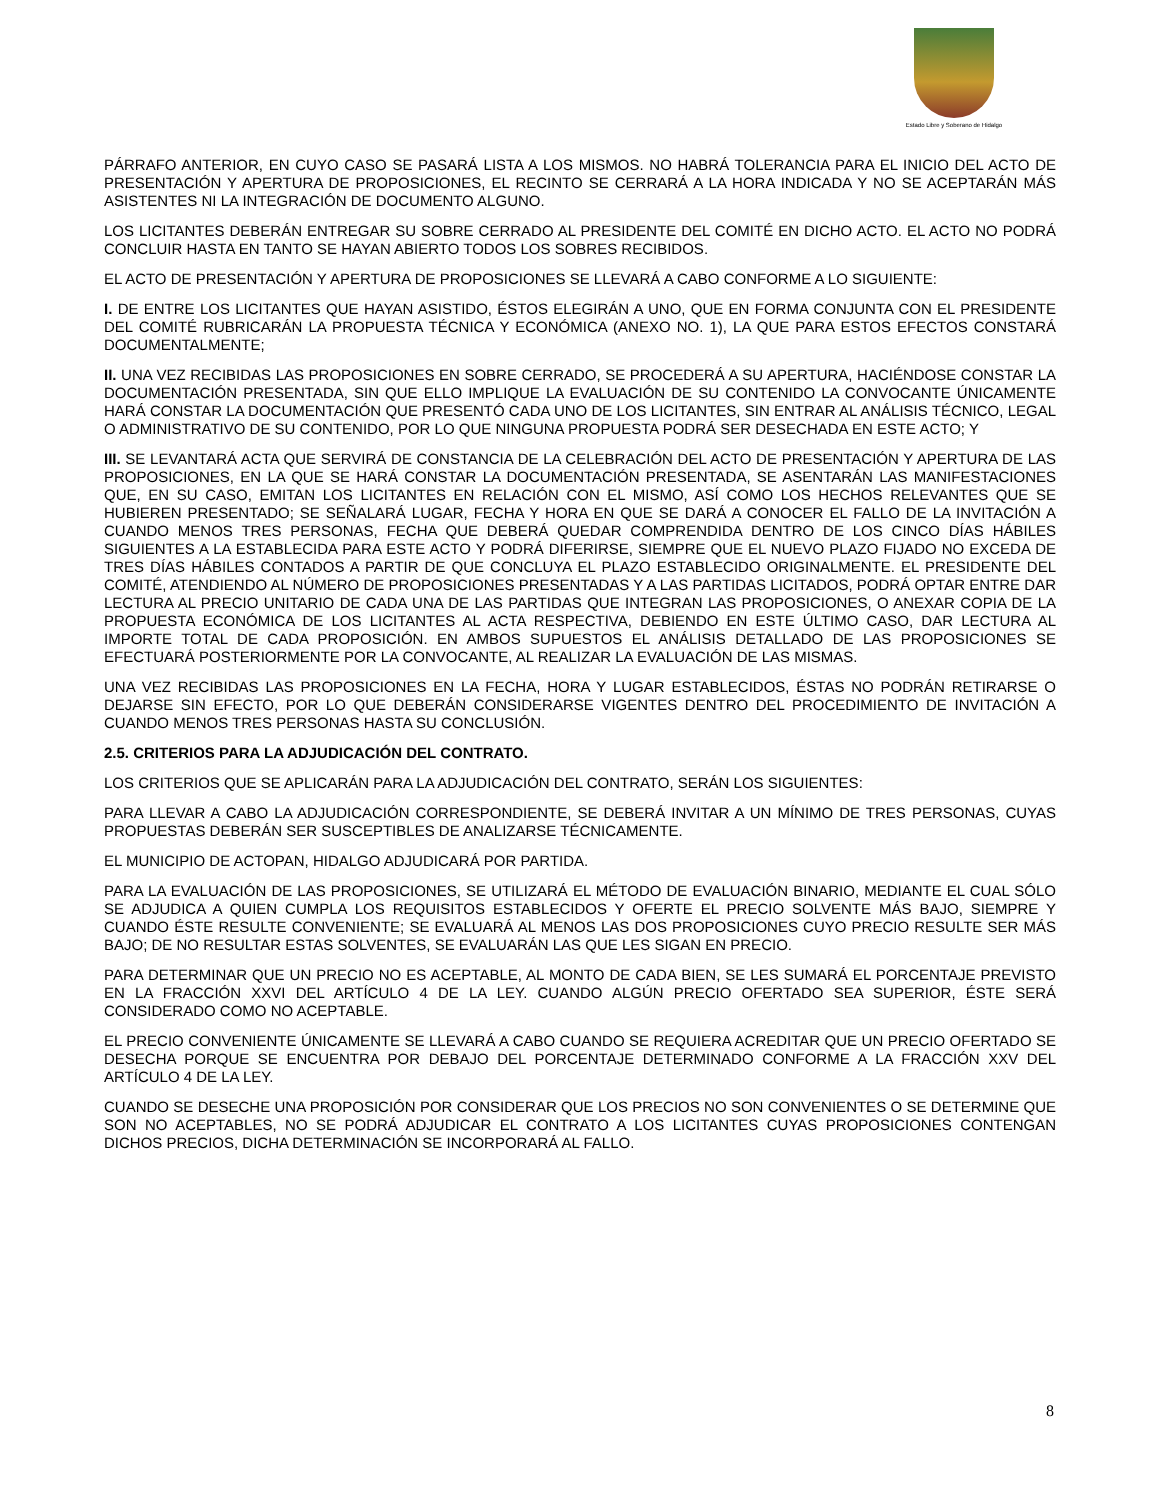Estado Libre y Soberano de Hidalgo
PÁRRAFO ANTERIOR, EN CUYO CASO SE PASARÁ LISTA A LOS MISMOS. NO HABRÁ TOLERANCIA PARA EL INICIO DEL ACTO DE PRESENTACIÓN Y APERTURA DE PROPOSICIONES, EL RECINTO SE CERRARÁ A LA HORA INDICADA Y NO SE ACEPTARÁN MÁS ASISTENTES NI LA INTEGRACIÓN DE DOCUMENTO ALGUNO.
LOS LICITANTES DEBERÁN ENTREGAR SU SOBRE CERRADO AL PRESIDENTE DEL COMITÉ EN DICHO ACTO. EL ACTO NO PODRÁ CONCLUIR HASTA EN TANTO SE HAYAN ABIERTO TODOS LOS SOBRES RECIBIDOS.
EL ACTO DE PRESENTACIÓN Y APERTURA DE PROPOSICIONES SE LLEVARÁ A CABO CONFORME A LO SIGUIENTE:
I. DE ENTRE LOS LICITANTES QUE HAYAN ASISTIDO, ÉSTOS ELEGIRÁN A UNO, QUE EN FORMA CONJUNTA CON EL PRESIDENTE DEL COMITÉ RUBRICARÁN LA PROPUESTA TÉCNICA Y ECONÓMICA (ANEXO NO. 1), LA QUE PARA ESTOS EFECTOS CONSTARÁ DOCUMENTALMENTE;
II. UNA VEZ RECIBIDAS LAS PROPOSICIONES EN SOBRE CERRADO, SE PROCEDERÁ A SU APERTURA, HACIÉNDOSE CONSTAR LA DOCUMENTACIÓN PRESENTADA, SIN QUE ELLO IMPLIQUE LA EVALUACIÓN DE SU CONTENIDO LA CONVOCANTE ÚNICAMENTE HARÁ CONSTAR LA DOCUMENTACIÓN QUE PRESENTÓ CADA UNO DE LOS LICITANTES, SIN ENTRAR AL ANÁLISIS TÉCNICO, LEGAL O ADMINISTRATIVO DE SU CONTENIDO, POR LO QUE NINGUNA PROPUESTA PODRÁ SER DESECHADA EN ESTE ACTO; Y
III. SE LEVANTARÁ ACTA QUE SERVIRÁ DE CONSTANCIA DE LA CELEBRACIÓN DEL ACTO DE PRESENTACIÓN Y APERTURA DE LAS PROPOSICIONES, EN LA QUE SE HARÁ CONSTAR LA DOCUMENTACIÓN PRESENTADA, SE ASENTARÁN LAS MANIFESTACIONES QUE, EN SU CASO, EMITAN LOS LICITANTES EN RELACIÓN CON EL MISMO, ASÍ COMO LOS HECHOS RELEVANTES QUE SE HUBIEREN PRESENTADO; SE SEÑALARÁ LUGAR, FECHA Y HORA EN QUE SE DARÁ A CONOCER EL FALLO DE LA INVITACIÓN A CUANDO MENOS TRES PERSONAS, FECHA QUE DEBERÁ QUEDAR COMPRENDIDA DENTRO DE LOS CINCO DÍAS HÁBILES SIGUIENTES A LA ESTABLECIDA PARA ESTE ACTO Y PODRÁ DIFERIRSE, SIEMPRE QUE EL NUEVO PLAZO FIJADO NO EXCEDA DE TRES DÍAS HÁBILES CONTADOS A PARTIR DE QUE CONCLUYA EL PLAZO ESTABLECIDO ORIGINALMENTE. EL PRESIDENTE DEL COMITÉ, ATENDIENDO AL NÚMERO DE PROPOSICIONES PRESENTADAS Y A LAS PARTIDAS LICITADOS, PODRÁ OPTAR ENTRE DAR LECTURA AL PRECIO UNITARIO DE CADA UNA DE LAS PARTIDAS QUE INTEGRAN LAS PROPOSICIONES, O ANEXAR COPIA DE LA PROPUESTA ECONÓMICA DE LOS LICITANTES AL ACTA RESPECTIVA, DEBIENDO EN ESTE ÚLTIMO CASO, DAR LECTURA AL IMPORTE TOTAL DE CADA PROPOSICIÓN. EN AMBOS SUPUESTOS EL ANÁLISIS DETALLADO DE LAS PROPOSICIONES SE EFECTUARÁ POSTERIORMENTE POR LA CONVOCANTE, AL REALIZAR LA EVALUACIÓN DE LAS MISMAS.
UNA VEZ RECIBIDAS LAS PROPOSICIONES EN LA FECHA, HORA Y LUGAR ESTABLECIDOS, ÉSTAS NO PODRÁN RETIRARSE O DEJARSE SIN EFECTO, POR LO QUE DEBERÁN CONSIDERARSE VIGENTES DENTRO DEL PROCEDIMIENTO DE INVITACIÓN A CUANDO MENOS TRES PERSONAS HASTA SU CONCLUSIÓN.
2.5. CRITERIOS PARA LA ADJUDICACIÓN DEL CONTRATO.
LOS CRITERIOS QUE SE APLICARÁN PARA LA ADJUDICACIÓN DEL CONTRATO, SERÁN LOS SIGUIENTES:
PARA LLEVAR A CABO LA ADJUDICACIÓN CORRESPONDIENTE, SE DEBERÁ INVITAR A UN MÍNIMO DE TRES PERSONAS, CUYAS PROPUESTAS DEBERÁN SER SUSCEPTIBLES DE ANALIZARSE TÉCNICAMENTE.
EL MUNICIPIO DE ACTOPAN, HIDALGO ADJUDICARÁ POR PARTIDA.
PARA LA EVALUACIÓN DE LAS PROPOSICIONES, SE UTILIZARÁ EL MÉTODO DE EVALUACIÓN BINARIO, MEDIANTE EL CUAL SÓLO SE ADJUDICA A QUIEN CUMPLA LOS REQUISITOS ESTABLECIDOS Y OFERTE EL PRECIO SOLVENTE MÁS BAJO, SIEMPRE Y CUANDO ÉSTE RESULTE CONVENIENTE; SE EVALUARÁ AL MENOS LAS DOS PROPOSICIONES CUYO PRECIO RESULTE SER MÁS BAJO; DE NO RESULTAR ESTAS SOLVENTES, SE EVALUARÁN LAS QUE LES SIGAN EN PRECIO.
PARA DETERMINAR QUE UN PRECIO NO ES ACEPTABLE, AL MONTO DE CADA BIEN, SE LES SUMARÁ EL PORCENTAJE PREVISTO EN LA FRACCIÓN XXVI DEL ARTÍCULO 4 DE LA LEY. CUANDO ALGÚN PRECIO OFERTADO SEA SUPERIOR, ÉSTE SERÁ CONSIDERADO COMO NO ACEPTABLE.
EL PRECIO CONVENIENTE ÚNICAMENTE SE LLEVARÁ A CABO CUANDO SE REQUIERA ACREDITAR QUE UN PRECIO OFERTADO SE DESECHA PORQUE SE ENCUENTRA POR DEBAJO DEL PORCENTAJE DETERMINADO CONFORME A LA FRACCIÓN XXV DEL ARTÍCULO 4 DE LA LEY.
CUANDO SE DESECHE UNA PROPOSICIÓN POR CONSIDERAR QUE LOS PRECIOS NO SON CONVENIENTES O SE DETERMINE QUE SON NO ACEPTABLES, NO SE PODRÁ ADJUDICAR EL CONTRATO A LOS LICITANTES CUYAS PROPOSICIONES CONTENGAN DICHOS PRECIOS, DICHA DETERMINACIÓN SE INCORPORARÁ AL FALLO.
8